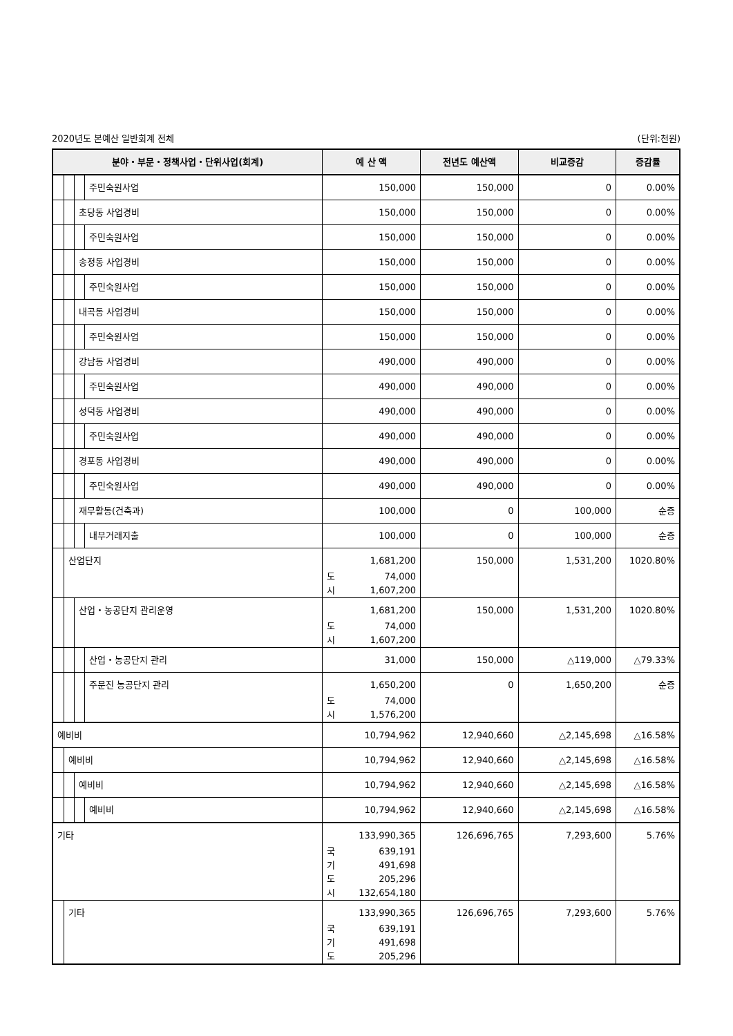2020년도 본예산 일반회계 전체 (단위:천원)
| 분야・부문・정책사업・단위사업(회계) | 예 산 액 | 전년도 예산액 | 비교증감 | 증감률 |
| --- | --- | --- | --- | --- |
| 주민숙원사업 | 150,000 | 150,000 | 0 | 0.00% |
| 초당동 사업경비 | 150,000 | 150,000 | 0 | 0.00% |
| 주민숙원사업 | 150,000 | 150,000 | 0 | 0.00% |
| 송정동 사업경비 | 150,000 | 150,000 | 0 | 0.00% |
| 주민숙원사업 | 150,000 | 150,000 | 0 | 0.00% |
| 내곡동 사업경비 | 150,000 | 150,000 | 0 | 0.00% |
| 주민숙원사업 | 150,000 | 150,000 | 0 | 0.00% |
| 강남동 사업경비 | 490,000 | 490,000 | 0 | 0.00% |
| 주민숙원사업 | 490,000 | 490,000 | 0 | 0.00% |
| 성덕동 사업경비 | 490,000 | 490,000 | 0 | 0.00% |
| 주민숙원사업 | 490,000 | 490,000 | 0 | 0.00% |
| 경포동 사업경비 | 490,000 | 490,000 | 0 | 0.00% |
| 주민숙원사업 | 490,000 | 490,000 | 0 | 0.00% |
| 재무활동(건축과) | 100,000 | 0 | 100,000 | 순증 |
| 내부거래지출 | 100,000 | 0 | 100,000 | 순증 |
| 산업단지 | 1,681,200 도 74,000 시 1,607,200 | 150,000 | 1,531,200 | 1020.80% |
| 산업・농공단지 관리운영 | 1,681,200 도 74,000 시 1,607,200 | 150,000 | 1,531,200 | 1020.80% |
| 산업・농공단지 관리 | 31,000 | 150,000 | △119,000 | △79.33% |
| 주문진 농공단지 관리 | 1,650,200 도 74,000 시 1,576,200 | 0 | 1,650,200 | 순증 |
| 예비비 | 10,794,962 | 12,940,660 | △2,145,698 | △16.58% |
| 예비비 | 10,794,962 | 12,940,660 | △2,145,698 | △16.58% |
| 예비비 | 10,794,962 | 12,940,660 | △2,145,698 | △16.58% |
| 예비비 | 10,794,962 | 12,940,660 | △2,145,698 | △16.58% |
| 기타 | 133,990,365 국 639,191 기 491,698 도 205,296 시 132,654,180 | 126,696,765 | 7,293,600 | 5.76% |
| 기타 | 133,990,365 국 639,191 기 491,698 도 205,296 | 126,696,765 | 7,293,600 | 5.76% |